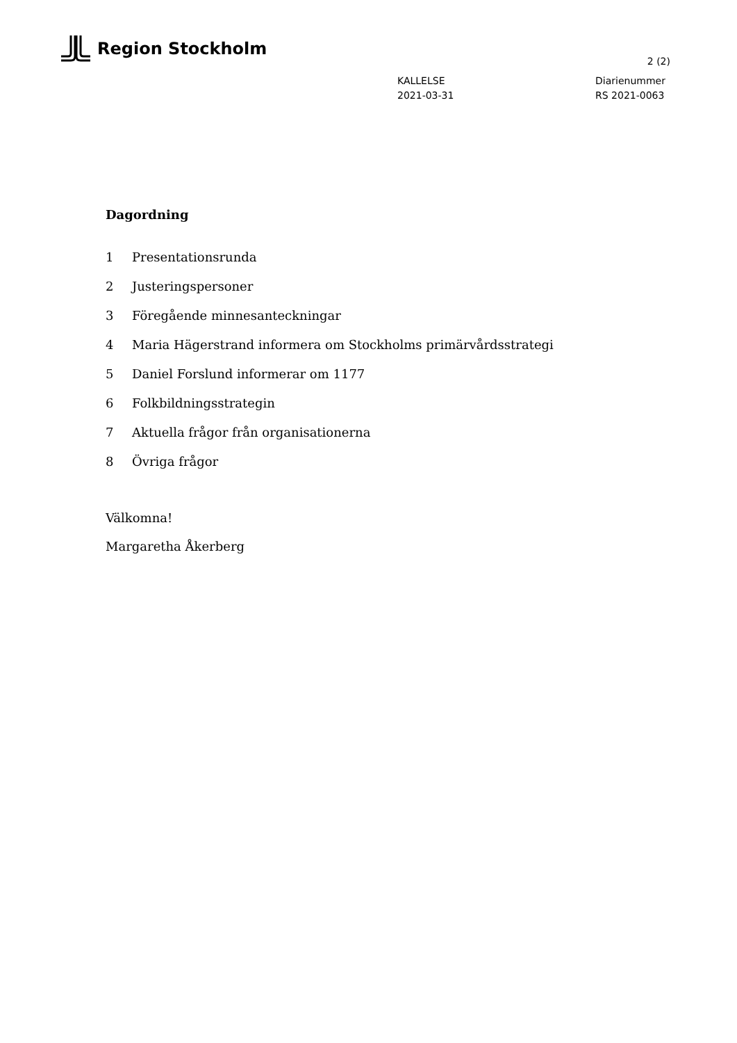Region Stockholm
2 (2)
KALLELSE
2021-03-31
Diarienummer
RS 2021-0063
Dagordning
1 Presentationsrunda
2 Justeringspersoner
3 Föregående minnesanteckningar
4 Maria Hägerstrand informera om Stockholms primärvårdsstrategi
5 Daniel Forslund informerar om 1177
6 Folkbildningsstrategin
7 Aktuella frågor från organisationerna
8 Övriga frågor
Välkomna!
Margaretha Åkerberg